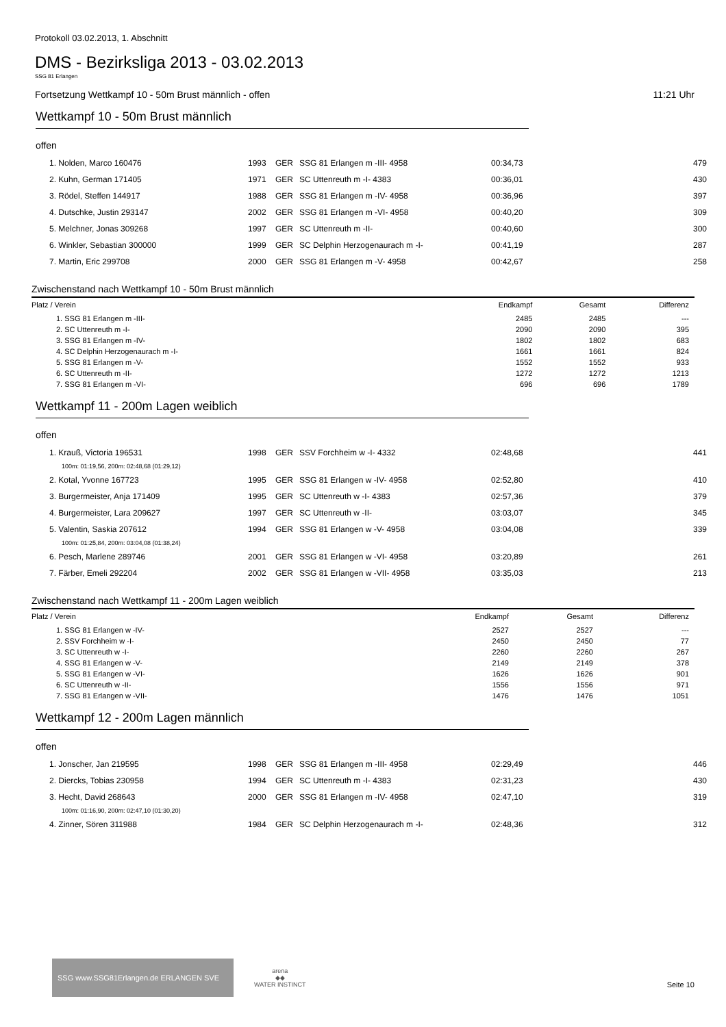Protokoll 03.02.2013, 1. Abschnitt
DMS - Bezirksliga 2013 - 03.02.2013
SSG 81 Erlangen
Fortsetzung Wettkampf 10 - 50m Brust männlich - offen 11:21 Uhr
Wettkampf 10 - 50m Brust männlich
offen
| 1. Nolden, Marco 160476 | 1993 | GER | SSG 81 Erlangen m -III- 4958 | 00:34,73 | 479 |
| 2. Kuhn, German 171405 | 1971 | GER | SC Uttenreuth m -I- 4383 | 00:36,01 | 430 |
| 3. Rödel, Steffen 144917 | 1988 | GER | SSG 81 Erlangen m -IV- 4958 | 00:36,96 | 397 |
| 4. Dutschke, Justin 293147 | 2002 | GER | SSG 81 Erlangen m -VI- 4958 | 00:40,20 | 309 |
| 5. Melchner, Jonas 309268 | 1997 | GER | SC Uttenreuth m -II- | 00:40,60 | 300 |
| 6. Winkler, Sebastian 300000 | 1999 | GER | SC Delphin Herzogenaurach m -I- | 00:41,19 | 287 |
| 7. Martin, Eric 299708 | 2000 | GER | SSG 81 Erlangen m -V- 4958 | 00:42,67 | 258 |
Zwischenstand nach Wettkampf 10 - 50m Brust männlich
| Platz / Verein | Endkampf | Gesamt | Differenz |
| --- | --- | --- | --- |
| 1. SSG 81 Erlangen m -III- | 2485 | 2485 | --- |
| 2. SC Uttenreuth m -I- | 2090 | 2090 | 395 |
| 3. SSG 81 Erlangen m -IV- | 1802 | 1802 | 683 |
| 4. SC Delphin Herzogenaurach m -I- | 1661 | 1661 | 824 |
| 5. SSG 81 Erlangen m -V- | 1552 | 1552 | 933 |
| 6. SC Uttenreuth m -II- | 1272 | 1272 | 1213 |
| 7. SSG 81 Erlangen m -VI- | 696 | 696 | 1789 |
Wettkampf 11 - 200m Lagen weiblich
offen
| 1. Krauß, Victoria 196531 | 1998 | GER | SSV Forchheim w -I- 4332 | 02:48,68 | 441 |
| 100m: 01:19,56, 200m: 02:48,68 (01:29,12) | | | | | |
| 2. Kotal, Yvonne 167723 | 1995 | GER | SSG 81 Erlangen w -IV- 4958 | 02:52,80 | 410 |
| 3. Burgermeister, Anja 171409 | 1995 | GER | SC Uttenreuth w -I- 4383 | 02:57,36 | 379 |
| 4. Burgermeister, Lara 209627 | 1997 | GER | SC Uttenreuth w -II- | 03:03,07 | 345 |
| 5. Valentin, Saskia 207612 | 1994 | GER | SSG 81 Erlangen w -V- 4958 | 03:04,08 | 339 |
| 100m: 01:25,84, 200m: 03:04,08 (01:38,24) | | | | | |
| 6. Pesch, Marlene 289746 | 2001 | GER | SSG 81 Erlangen w -VI- 4958 | 03:20,89 | 261 |
| 7. Färber, Emeli 292204 | 2002 | GER | SSG 81 Erlangen w -VII- 4958 | 03:35,03 | 213 |
Zwischenstand nach Wettkampf 11 - 200m Lagen weiblich
| Platz / Verein | Endkampf | Gesamt | Differenz |
| --- | --- | --- | --- |
| 1. SSG 81 Erlangen w -IV- | 2527 | 2527 | --- |
| 2. SSV Forchheim w -I- | 2450 | 2450 | 77 |
| 3. SC Uttenreuth w -I- | 2260 | 2260 | 267 |
| 4. SSG 81 Erlangen w -V- | 2149 | 2149 | 378 |
| 5. SSG 81 Erlangen w -VI- | 1626 | 1626 | 901 |
| 6. SC Uttenreuth w -II- | 1556 | 1556 | 971 |
| 7. SSG 81 Erlangen w -VII- | 1476 | 1476 | 1051 |
Wettkampf 12 - 200m Lagen männlich
offen
| 1. Jonscher, Jan 219595 | 1998 | GER | SSG 81 Erlangen m -III- 4958 | 02:29,49 | 446 |
| 2. Diercks, Tobias 230958 | 1994 | GER | SC Uttenreuth m -I- 4383 | 02:31,23 | 430 |
| 3. Hecht, David 268643 | 2000 | GER | SSG 81 Erlangen m -IV- 4958 | 02:47,10 | 319 |
| 100m: 01:16,90, 200m: 02:47,10 (01:30,20) | | | | | |
| 4. Zinner, Sören 311988 | 1984 | GER | SC Delphin Herzogenaurach m -I- | 02:48,36 | 312 |
SSG www.SSG81Erlangen.de ERLANGEN SVE
arena
◆◆
WATER INSTINCT
Seite 10